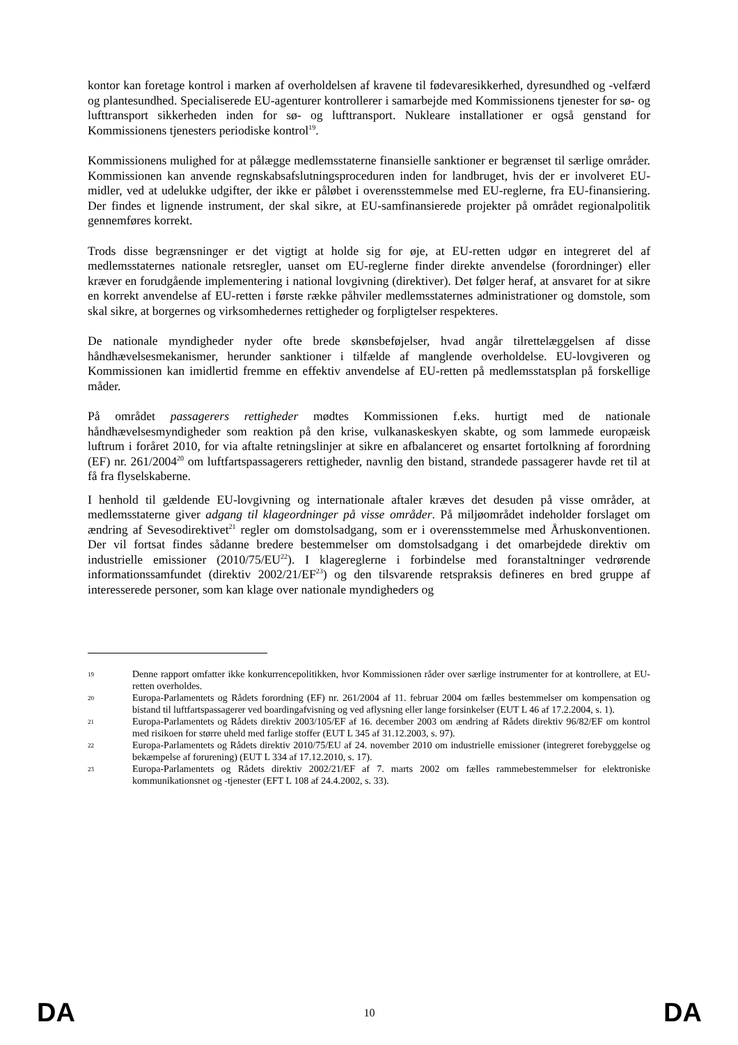kontor kan foretage kontrol i marken af overholdelsen af kravene til fødevaresikkerhed, dyresundhed og -velfærd og plantesundhed. Specialiserede EU-agenturer kontrollerer i samarbejde med Kommissionens tjenester for sø- og lufttransport sikkerheden inden for sø- og lufttransport. Nukleare installationer er også genstand for Kommissionens tjenesters periodiske kontrol<sup>19</sup>.
Kommissionens mulighed for at pålægge medlemsstaterne finansielle sanktioner er begrænset til særlige områder. Kommissionen kan anvende regnskabsafslutningsproceduren inden for landbruget, hvis der er involveret EU-midler, ved at udelukke udgifter, der ikke er påløbet i overensstemmelse med EU-reglerne, fra EU-finansiering. Der findes et lignende instrument, der skal sikre, at EU-samfinansierede projekter på området regionalpolitik gennemføres korrekt.
Trods disse begrænsninger er det vigtigt at holde sig for øje, at EU-retten udgør en integreret del af medlemsstaternes nationale retsregler, uanset om EU-reglerne finder direkte anvendelse (forordninger) eller kræver en forudgående implementering i national lovgivning (direktiver). Det følger heraf, at ansvaret for at sikre en korrekt anvendelse af EU-retten i første række påhviler medlemsstaternes administrationer og domstole, som skal sikre, at borgernes og virksomhedernes rettigheder og forpligtelser respekteres.
De nationale myndigheder nyder ofte brede skønsbeføjelser, hvad angår tilrettelæggelsen af disse håndhævelsesmekanismer, herunder sanktioner i tilfælde af manglende overholdelse. EU-lovgiveren og Kommissionen kan imidlertid fremme en effektiv anvendelse af EU-retten på medlemsstatsplan på forskellige måder.
På området passagerers rettigheder mødtes Kommissionen f.eks. hurtigt med de nationale håndhævelsesmyndigheder som reaktion på den krise, vulkanaskeskyen skabte, og som lammede europæisk luftrum i foråret 2010, for via aftalte retningslinjer at sikre en afbalanceret og ensartet fortolkning af forordning (EF) nr. 261/2004<sup>20</sup> om luftfartspassagerers rettigheder, navnlig den bistand, strandede passagerer havde ret til at få fra flyselskaberne.
I henhold til gældende EU-lovgivning og internationale aftaler kræves det desuden på visse områder, at medlemsstaterne giver adgang til klageordninger på visse områder. På miljøområdet indeholder forslaget om ændring af Sevesodirektivet<sup>21</sup> regler om domstolsadgang, som er i overensstemmelse med Århuskonventionen. Der vil fortsat findes sådanne bredere bestemmelser om domstolsadgang i det omarbejdede direktiv om industrielle emissioner (2010/75/EU<sup>22</sup>). I klagereglerne i forbindelse med foranstaltninger vedrørende informationssamfundet (direktiv 2002/21/EF<sup>23</sup>) og den tilsvarende retspraksis defineres en bred gruppe af interesserede personer, som kan klage over nationale myndigheders og
19 Denne rapport omfatter ikke konkurrencepolitikken, hvor Kommissionen råder over særlige instrumenter for at kontrollere, at EU-retten overholdes.
20 Europa-Parlamentets og Rådets forordning (EF) nr. 261/2004 af 11. februar 2004 om fælles bestemmelser om kompensation og bistand til luftfartspassagerer ved boardingafvisning og ved aflysning eller lange forsinkelser (EUT L 46 af 17.2.2004, s. 1).
21 Europa-Parlamentets og Rådets direktiv 2003/105/EF af 16. december 2003 om ændring af Rådets direktiv 96/82/EF om kontrol med risikoen for større uheld med farlige stoffer (EUT L 345 af 31.12.2003, s. 97).
22 Europa-Parlamentets og Rådets direktiv 2010/75/EU af 24. november 2010 om industrielle emissioner (integreret forebyggelse og bekæmpelse af forurening) (EUT L 334 af 17.12.2010, s. 17).
23 Europa-Parlamentets og Rådets direktiv 2002/21/EF af 7. marts 2002 om fælles rammebestemmelser for elektroniske kommunikationsnet og -tjenester (EFT L 108 af 24.4.2002, s. 33).
DA 10 DA